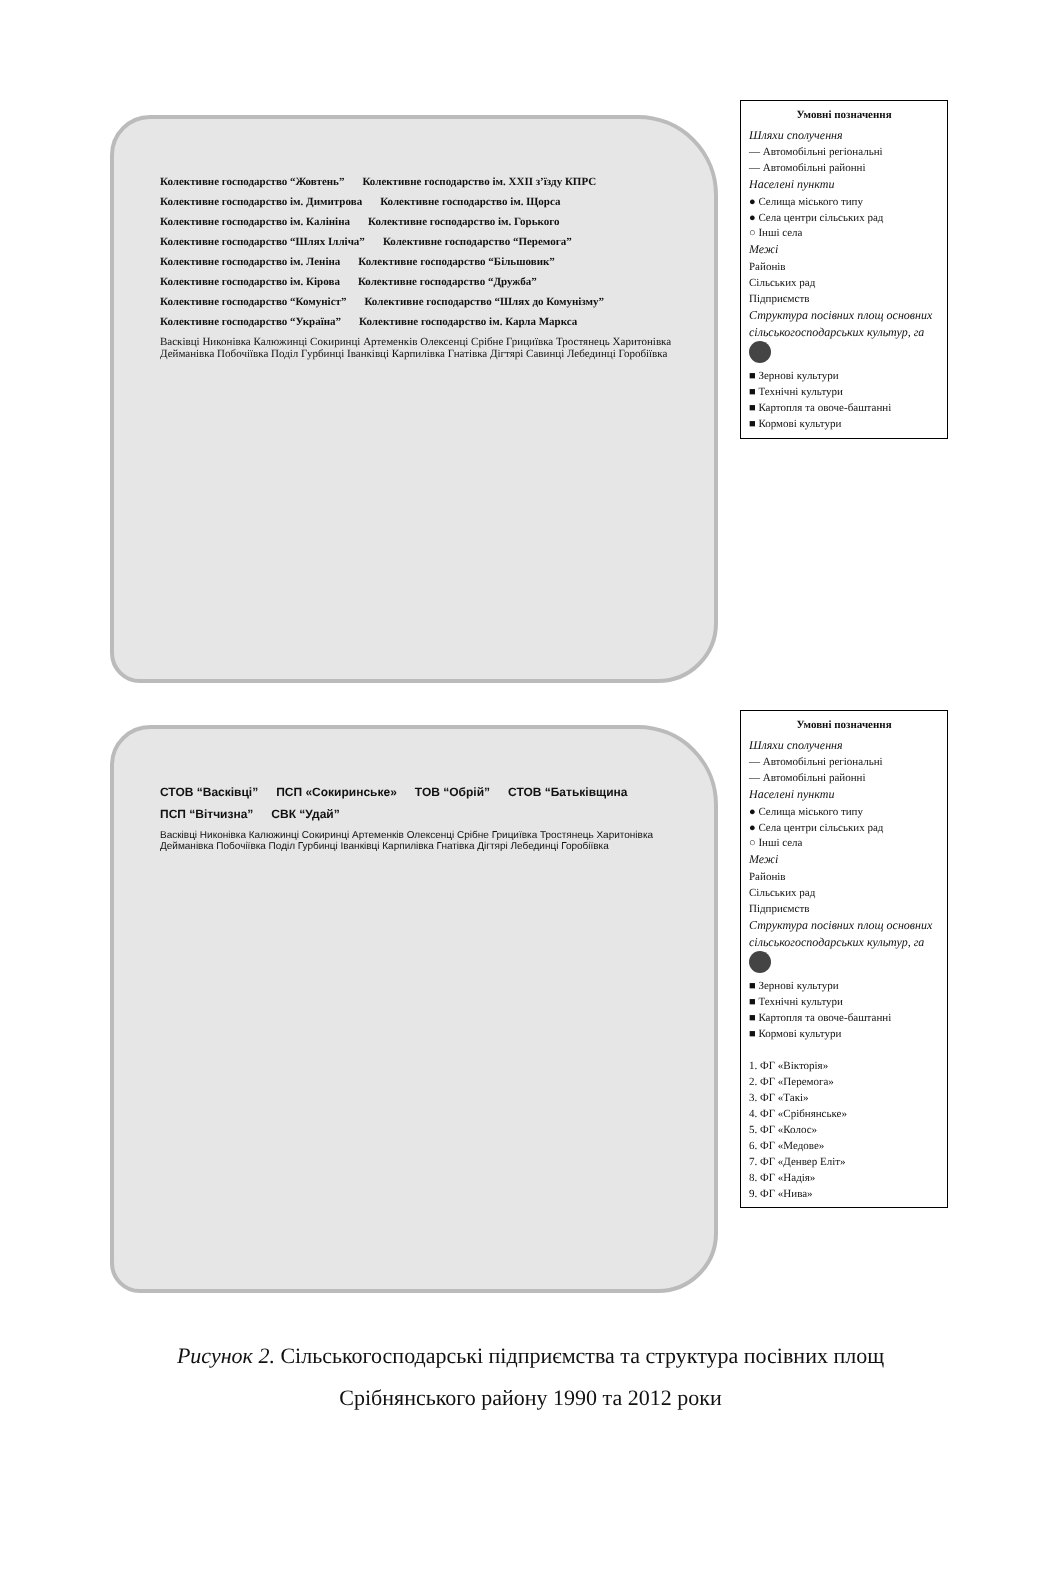Колективне господарство “Жовтень” Колективне господарство ім. ХХІІ з’їзду КПРС Колективне господарство ім. Димитрова Колективне господарство ім. Щорса Колективне господарство ім. Калініна Колективне господарство ім. Горького Колективне господарство “Шлях Ілліча” Колективне господарство “Перемога” Колективне господарство ім. Леніна Колективне господарство “Більшовик” Колективне господарство ім. Кірова Колективне господарство “Дружба” Колективне господарство “Комуніст” Колективне господарство “Шлях до Комунізму” Колективне господарство “Україна” Колективне господарство ім. Карла Маркса Васківці Никонівка Калюжинці Сокиринці Артеменків Олексенці Срібне Грициївка Тростянець Харитонівка Дейманівка Побочіївка Поділ Гурбинці Іванківці Карпилівка Гнатівка Дігтярі Савинці Лебединці Горобіївка
Умовні позначення
Шляхи сполучення
— Автомобільні регіональні
— Автомобільні районні
Населені пункти
● Селища міського типу
● Села центри сільських рад
○ Інші села
Межі
Районів
Сільських рад
Підприємств
Структура посівних площ основних сільськогосподарських культур, га
■ Зернові культури
■ Технічні культури
■ Картопля та овоче-баштанні
■ Кормові культури
СТОВ “Васківці” ПСП «Сокиринське» ТОВ “Обрій” СТОВ “Батьківщина ПСП “Вітчизна” СВК “Удай” Васківці Никонівка Калюжинці Сокиринці Артеменків Олексенці Срібне Грициївка Тростянець Харитонівка Дейманівка Побочіївка Поділ Гурбинці Іванківці Карпилівка Гнатівка Дігтярі Лебединці Горобіївка
Умовні позначення
Шляхи сполучення
— Автомобільні регіональні
— Автомобільні районні
Населені пункти
● Селища міського типу
● Села центри сільських рад
○ Інші села
Межі
Районів
Сільських рад
Підприємств
Структура посівних площ основних сільськогосподарських культур, га
■ Зернові культури
■ Технічні культури
■ Картопля та овоче-баштанні
■ Кормові культури
1. ФГ «Вікторія»
2. ФГ «Перемога»
3. ФГ «Такі»
4. ФГ «Срібнянське»
5. ФГ «Колос»
6. ФГ «Медове»
7. ФГ «Денвер Еліт»
8. ФГ «Надія»
9. ФГ «Нива»
Рисунок 2. Сільськогосподарські підприємства та структура посівних площ
Срібнянського району 1990 та 2012 роки